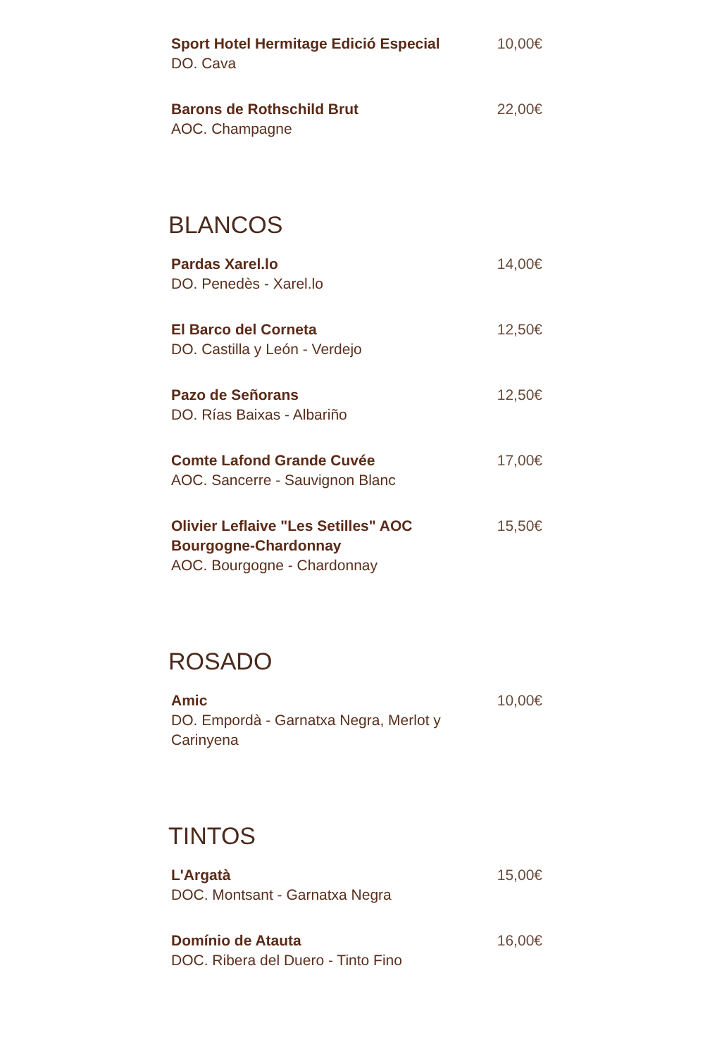Sport Hotel Hermitage Edició Especial
DO. Cava
10,00€
Barons de Rothschild Brut
AOC. Champagne
22,00€
BLANCOS
Pardas Xarel.lo
DO. Penedès - Xarel.lo
14,00€
El Barco del Corneta
DO. Castilla y León - Verdejo
12,50€
Pazo de Señorans
DO. Rías Baixas - Albariño
12,50€
Comte Lafond Grande Cuvée
AOC. Sancerre - Sauvignon Blanc
17,00€
Olivier Leflaive "Les Setilles" AOC Bourgogne-Chardonnay
AOC. Bourgogne - Chardonnay
15,50€
ROSADO
Amic
DO. Empordà - Garnatxa Negra, Merlot y Carinyena
10,00€
TINTOS
L'Argatà
DOC. Montsant - Garnatxa Negra
15,00€
Domínio de Atauta
DOC. Ribera del Duero - Tinto Fino
16,00€